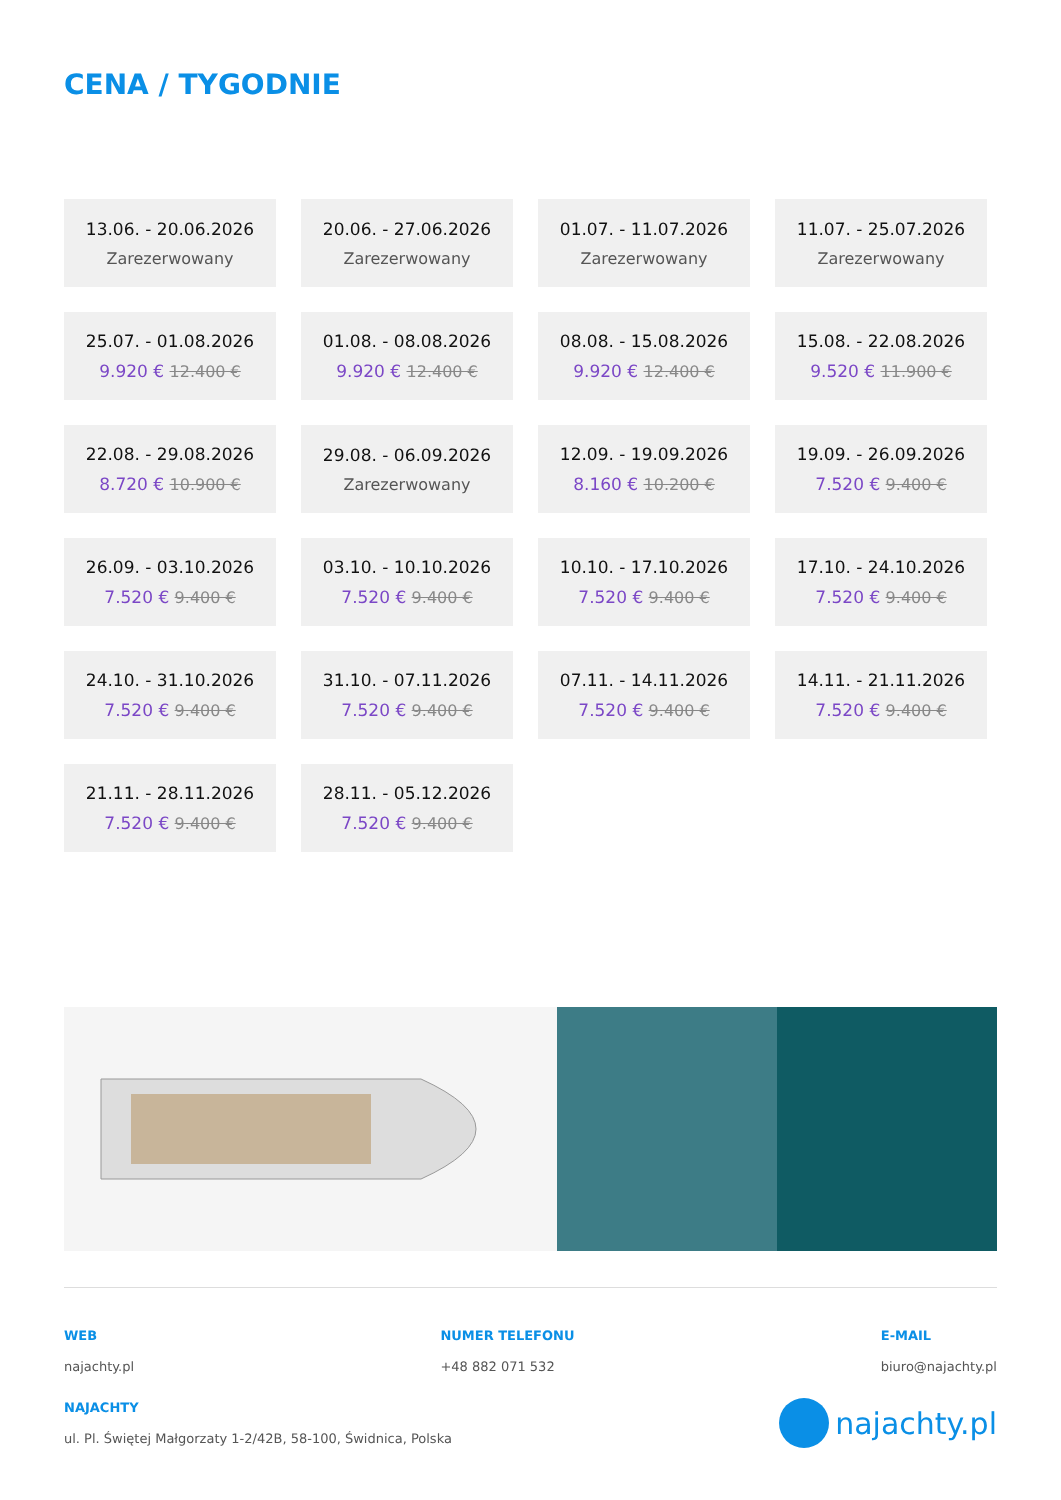CENA / TYGODNIE
13.06. - 20.06.2026
Zarezerwowany
20.06. - 27.06.2026
Zarezerwowany
01.07. - 11.07.2026
Zarezerwowany
11.07. - 25.07.2026
Zarezerwowany
25.07. - 01.08.2026
9.920 € 12.400 €
01.08. - 08.08.2026
9.920 € 12.400 €
08.08. - 15.08.2026
9.920 € 12.400 €
15.08. - 22.08.2026
9.520 € 11.900 €
22.08. - 29.08.2026
8.720 € 10.900 €
29.08. - 06.09.2026
Zarezerwowany
12.09. - 19.09.2026
8.160 € 10.200 €
19.09. - 26.09.2026
7.520 € 9.400 €
26.09. - 03.10.2026
7.520 € 9.400 €
03.10. - 10.10.2026
7.520 € 9.400 €
10.10. - 17.10.2026
7.520 € 9.400 €
17.10. - 24.10.2026
7.520 € 9.400 €
24.10. - 31.10.2026
7.520 € 9.400 €
31.10. - 07.11.2026
7.520 € 9.400 €
07.11. - 14.11.2026
7.520 € 9.400 €
14.11. - 21.11.2026
7.520 € 9.400 €
21.11. - 28.11.2026
7.520 € 9.400 €
28.11. - 05.12.2026
7.520 € 9.400 €
WEB
najachty.pl
NUMER TELEFONU
+48 882 071 532
E-MAIL
biuro@najachty.pl
NAJACHTY
ul. Pl. Świętej Małgorzaty 1-2/42B, 58-100, Świdnica, Polska
najachty.pl